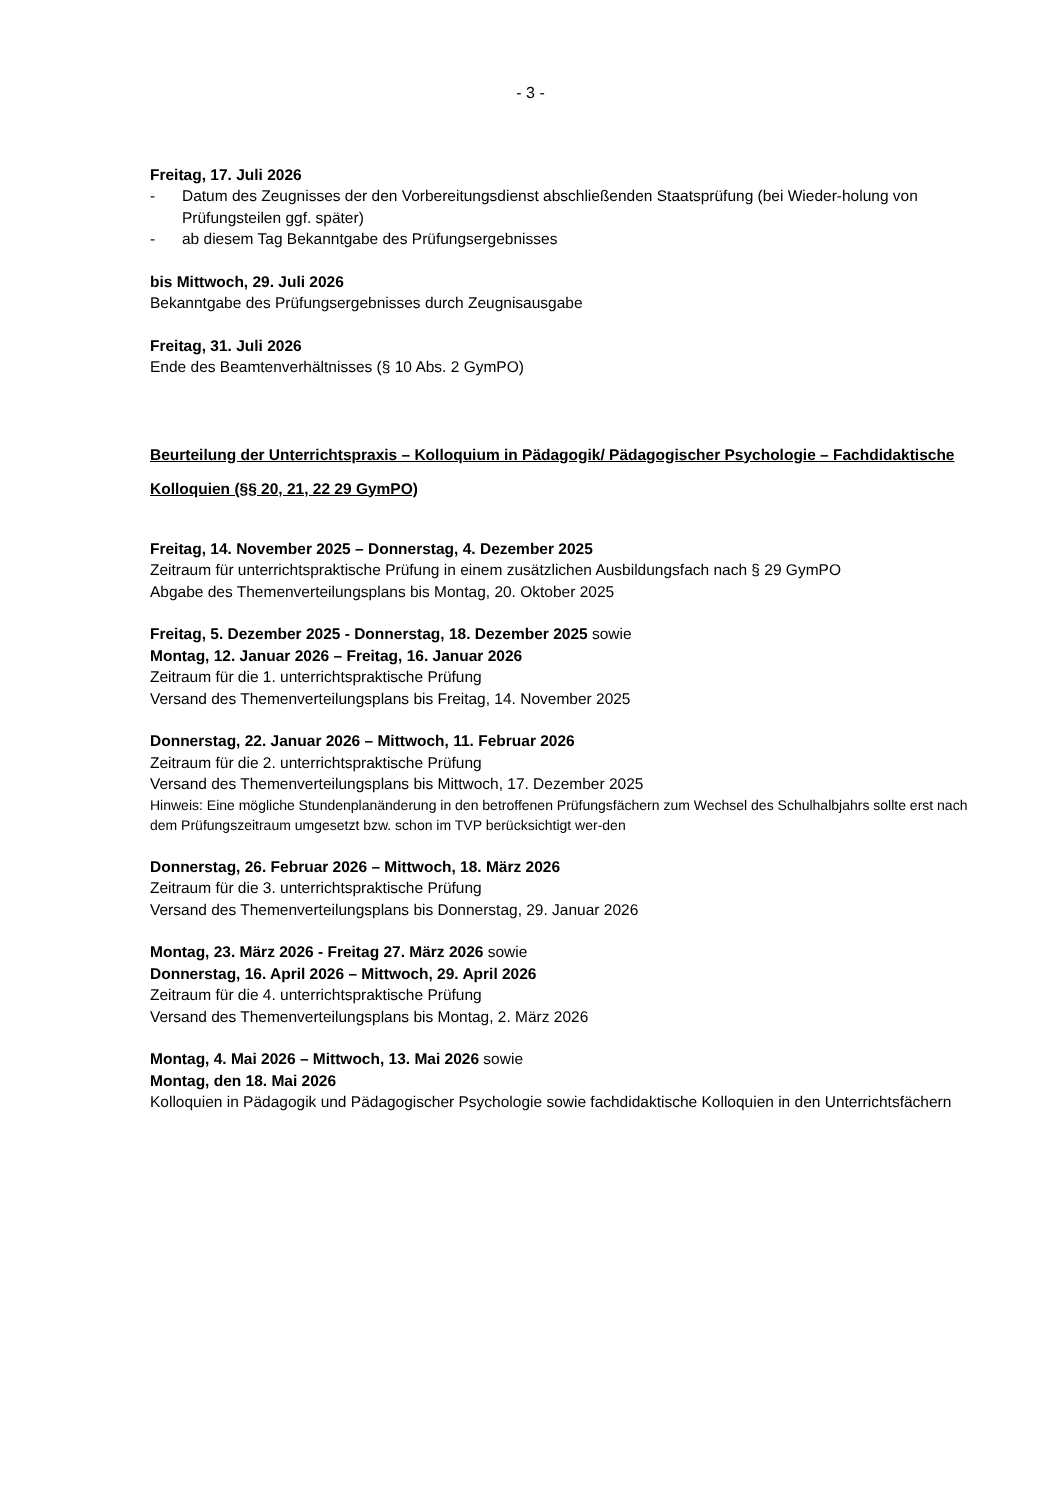- 3 -
Freitag, 17. Juli 2026
- Datum des Zeugnisses der den Vorbereitungsdienst abschließenden Staatsprüfung (bei Wieder-holung von Prüfungsteilen ggf. später)
- ab diesem Tag Bekanntgabe des Prüfungsergebnisses
bis Mittwoch, 29. Juli 2026
Bekanntgabe des Prüfungsergebnisses durch Zeugnisausgabe
Freitag, 31. Juli 2026
Ende des Beamtenverhältnisses (§ 10 Abs. 2 GymPO)
Beurteilung der Unterrichtspraxis – Kolloquium in Pädagogik/ Pädagogischer Psychologie – Fachdidaktische Kolloquien (§§ 20, 21, 22 29 GymPO)
Freitag, 14. November 2025 – Donnerstag, 4. Dezember 2025
Zeitraum für unterrichtspraktische Prüfung in einem zusätzlichen Ausbildungsfach nach § 29 GymPO
Abgabe des Themenverteilungsplans bis Montag, 20. Oktober 2025
Freitag, 5. Dezember 2025 - Donnerstag, 18. Dezember 2025 sowie
Montag, 12. Januar 2026 – Freitag, 16. Januar 2026
Zeitraum für die 1. unterrichtspraktische Prüfung
Versand des Themenverteilungsplans bis Freitag, 14. November 2025
Donnerstag, 22. Januar 2026 – Mittwoch, 11. Februar 2026
Zeitraum für die 2. unterrichtspraktische Prüfung
Versand des Themenverteilungsplans bis Mittwoch, 17. Dezember 2025
Hinweis: Eine mögliche Stundenplanänderung in den betroffenen Prüfungsfächern zum Wechsel des Schulhalbjahrs sollte erst nach dem Prüfungszeitraum umgesetzt bzw. schon im TVP berücksichtigt wer-den
Donnerstag, 26. Februar 2026 – Mittwoch, 18. März 2026
Zeitraum für die 3. unterrichtspraktische Prüfung
Versand des Themenverteilungsplans bis Donnerstag, 29. Januar 2026
Montag, 23. März 2026 - Freitag 27. März 2026 sowie
Donnerstag, 16. April 2026 – Mittwoch, 29. April 2026
Zeitraum für die 4. unterrichtspraktische Prüfung
Versand des Themenverteilungsplans bis Montag, 2. März 2026
Montag, 4. Mai 2026 – Mittwoch, 13. Mai 2026 sowie
Montag, den 18. Mai 2026
Kolloquien in Pädagogik und Pädagogischer Psychologie sowie fachdidaktische Kolloquien in den Unterrichtsfächern